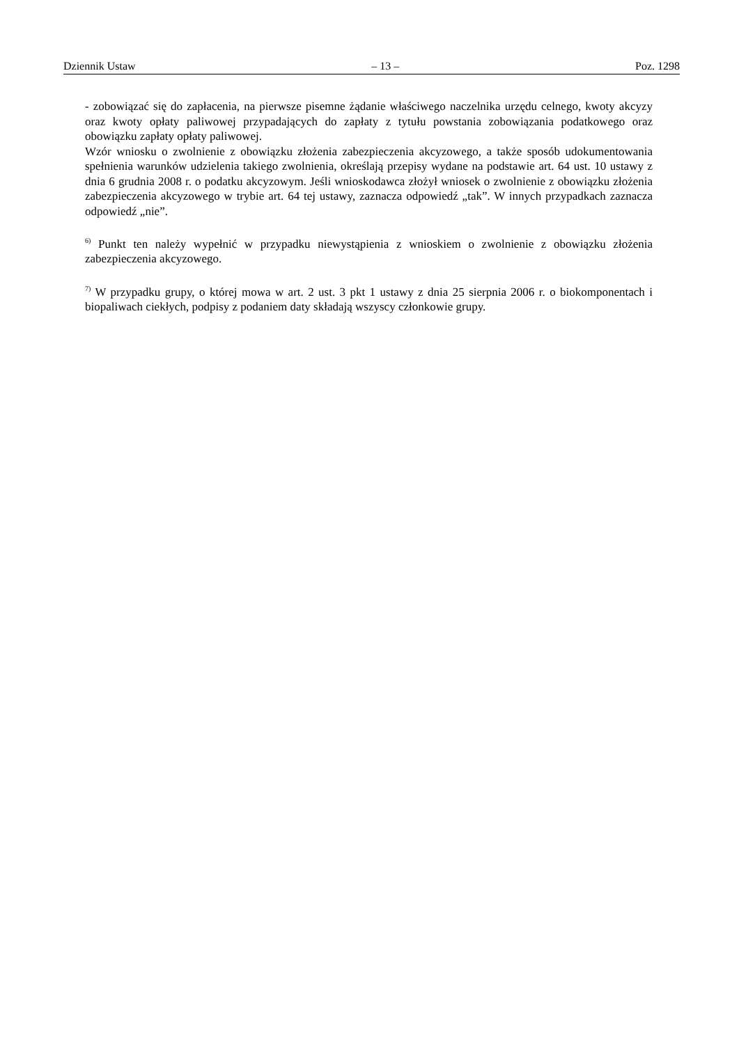Dziennik Ustaw – 13 – Poz. 1298
- zobowiązać się do zapłacenia, na pierwsze pisemne żądanie właściwego naczelnika urzędu celnego, kwoty akcyzy oraz kwoty opłaty paliwowej przypadających do zapłaty z tytułu powstania zobowiązania podatkowego oraz obowiązku zapłaty opłaty paliwowej.
Wzór wniosku o zwolnienie z obowiązku złożenia zabezpieczenia akcyzowego, a także sposób udokumentowania spełnienia warunków udzielenia takiego zwolnienia, określają przepisy wydane na podstawie art. 64 ust. 10 ustawy z dnia 6 grudnia 2008 r. o podatku akcyzowym. Jeśli wnioskodawca złożył wniosek o zwolnienie z obowiązku złożenia zabezpieczenia akcyzowego w trybie art. 64 tej ustawy, zaznacza odpowiedź „tak”. W innych przypadkach zaznacza odpowiedź „nie”.
<sup>6)</sup> Punkt ten należy wypełnić w przypadku niewystąpienia z wnioskiem o zwolnienie z obowiązku złożenia zabezpieczenia akcyzowego.
<sup>7)</sup> W przypadku grupy, o której mowa w art. 2 ust. 3 pkt 1 ustawy z dnia 25 sierpnia 2006 r. o biokomponentach i biopaliwach ciekłych, podpisy z podaniem daty składają wszyscy członkowie grupy.